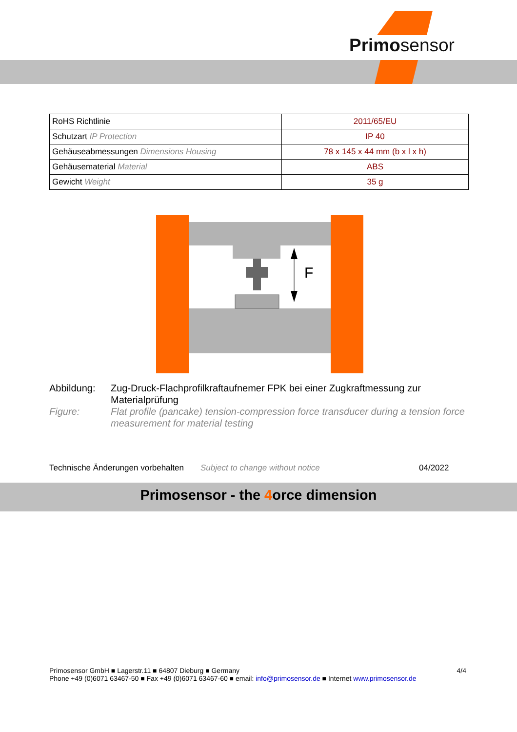Primosensor
| RoHS Richtlinie | 2011/65/EU |
| Schutzart IP Protection | IP 40 |
| Gehäuseabmessungen Dimensions Housing | 78 x 145 x 44 mm (b x l x h) |
| Gehäusematerial Material | ABS |
| Gewicht Weight | 35 g |
F
Abbildung:
Zug-Druck-Flachprofilkraftaufnemer FPK bei einer Zugkraftmessung zur Materialprüfung
Figure:
Flat profile (pancake) tension-compression force transducer during a tension force measurement for material testing
Technische Änderungen vorbehalten Subject to change without notice 04/2022
Primosensor - the 4orce dimension
Primosensor GmbH ■ Lagerstr.11 ■ 64807 Dieburg ■ Germany 4/4
Phone +49 (0)6071 63467-50 ■ Fax +49 (0)6071 63467-60 ■ email: info@primosensor.de ■ Internet www.primosensor.de